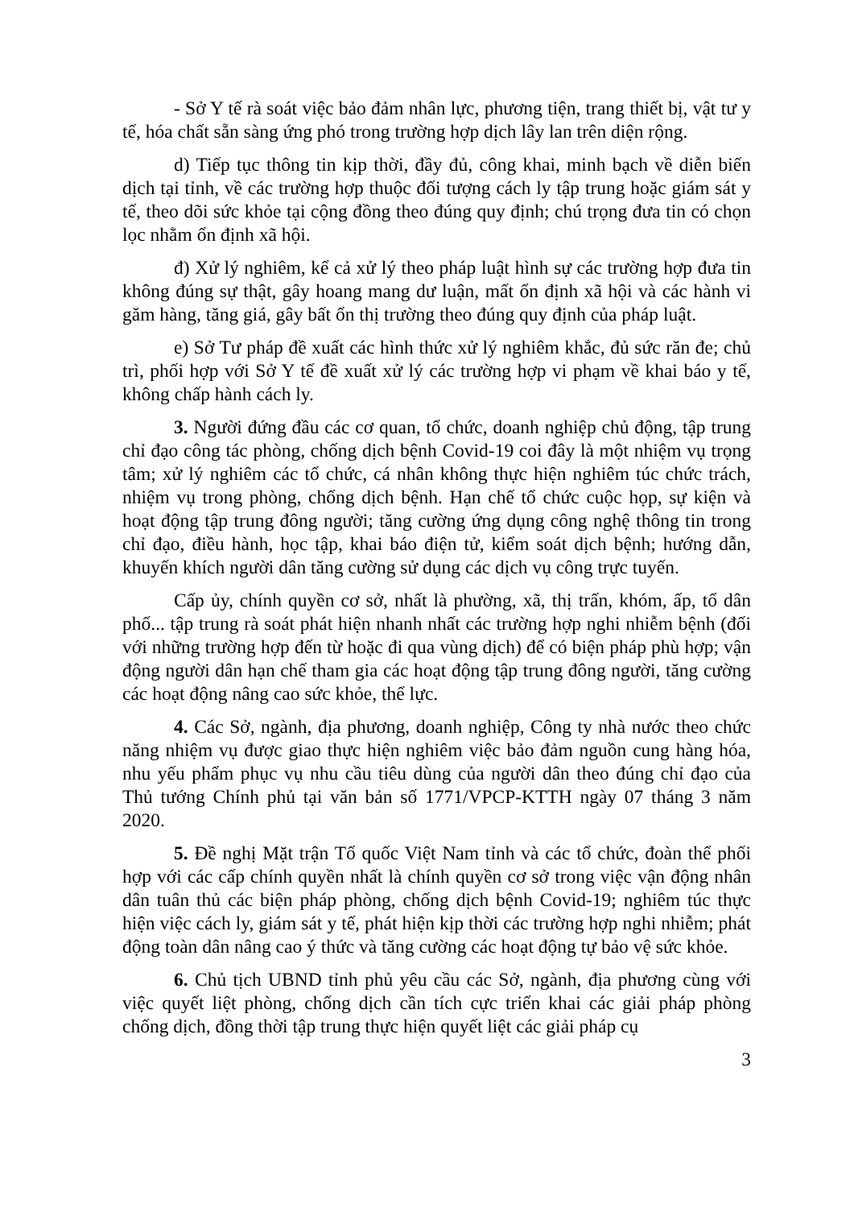- Sở Y tế rà soát việc bảo đảm nhân lực, phương tiện, trang thiết bị, vật tư y tế, hóa chất sẵn sàng ứng phó trong trường hợp dịch lây lan trên diện rộng.
d) Tiếp tục thông tin kịp thời, đầy đủ, công khai, minh bạch về diễn biến dịch tại tỉnh, về các trường hợp thuộc đối tượng cách ly tập trung hoặc giám sát y tế, theo dõi sức khỏe tại cộng đồng theo đúng quy định; chú trọng đưa tin có chọn lọc nhằm ổn định xã hội.
đ) Xử lý nghiêm, kể cả xử lý theo pháp luật hình sự các trường hợp đưa tin không đúng sự thật, gây hoang mang dư luận, mất ổn định xã hội và các hành vi găm hàng, tăng giá, gây bất ổn thị trường theo đúng quy định của pháp luật.
e) Sở Tư pháp đề xuất các hình thức xử lý nghiêm khắc, đủ sức răn đe; chủ trì, phối hợp với Sở Y tế đề xuất xử lý các trường hợp vi phạm về khai báo y tế, không chấp hành cách ly.
3. Người đứng đầu các cơ quan, tổ chức, doanh nghiệp chủ động, tập trung chỉ đạo công tác phòng, chống dịch bệnh Covid-19 coi đây là một nhiệm vụ trọng tâm; xử lý nghiêm các tổ chức, cá nhân không thực hiện nghiêm túc chức trách, nhiệm vụ trong phòng, chống dịch bệnh. Hạn chế tổ chức cuộc họp, sự kiện và hoạt động tập trung đông người; tăng cường ứng dụng công nghệ thông tin trong chỉ đạo, điều hành, học tập, khai báo điện tử, kiểm soát dịch bệnh; hướng dẫn, khuyến khích người dân tăng cường sử dụng các dịch vụ công trực tuyến.
Cấp ủy, chính quyền cơ sở, nhất là phường, xã, thị trấn, khóm, ấp, tổ dân phố... tập trung rà soát phát hiện nhanh nhất các trường hợp nghi nhiễm bệnh (đối với những trường hợp đến từ hoặc đi qua vùng dịch) để có biện pháp phù hợp; vận động người dân hạn chế tham gia các hoạt động tập trung đông người, tăng cường các hoạt động nâng cao sức khỏe, thể lực.
4. Các Sở, ngành, địa phương, doanh nghiệp, Công ty nhà nước theo chức năng nhiệm vụ được giao thực hiện nghiêm việc bảo đảm nguồn cung hàng hóa, nhu yếu phẩm phục vụ nhu cầu tiêu dùng của người dân theo đúng chỉ đạo của Thủ tướng Chính phủ tại văn bản số 1771/VPCP-KTTH ngày 07 tháng 3 năm 2020.
5. Đề nghị Mặt trận Tổ quốc Việt Nam tỉnh và các tổ chức, đoàn thể phối hợp với các cấp chính quyền nhất là chính quyền cơ sở trong việc vận động nhân dân tuân thủ các biện pháp phòng, chống dịch bệnh Covid-19; nghiêm túc thực hiện việc cách ly, giám sát y tế, phát hiện kịp thời các trường hợp nghi nhiễm; phát động toàn dân nâng cao ý thức và tăng cường các hoạt động tự bảo vệ sức khỏe.
6. Chủ tịch UBND tỉnh phủ yêu cầu các Sở, ngành, địa phương cùng với việc quyết liệt phòng, chống dịch cần tích cực triển khai các giải pháp phòng chống dịch, đồng thời tập trung thực hiện quyết liệt các giải pháp cụ
3